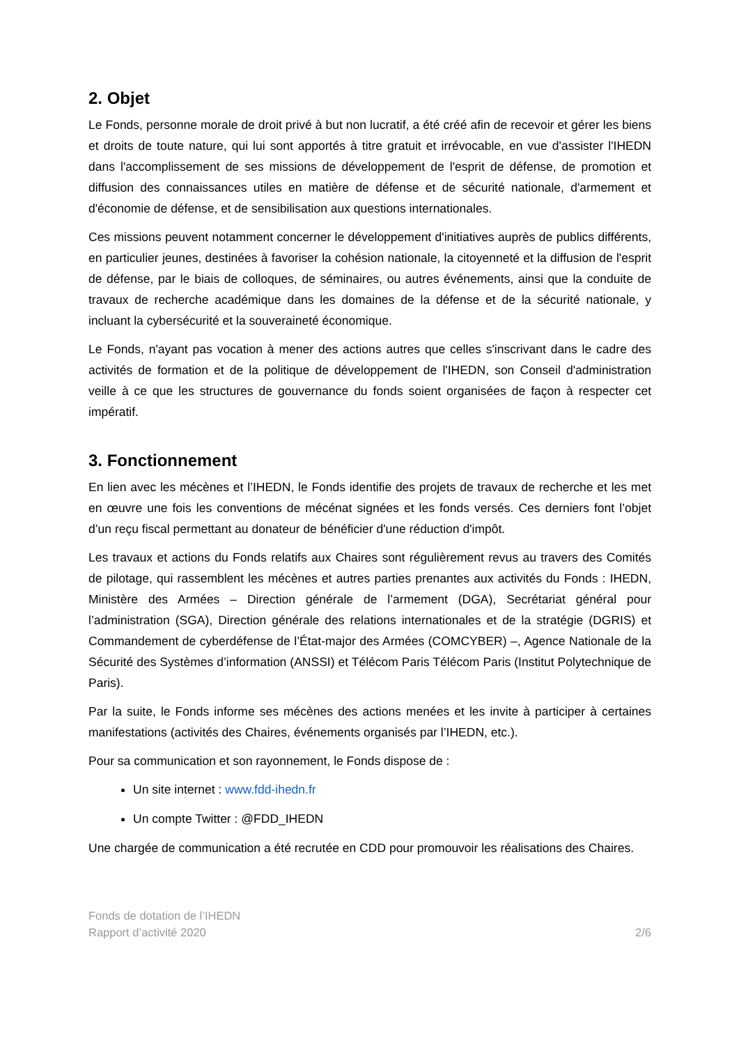2. Objet
Le Fonds, personne morale de droit privé à but non lucratif, a été créé afin de recevoir et gérer les biens et droits de toute nature, qui lui sont apportés à titre gratuit et irrévocable, en vue d'assister l'IHEDN dans l'accomplissement de ses missions de développement de l'esprit de défense, de promotion et diffusion des connaissances utiles en matière de défense et de sécurité nationale, d'armement et d'économie de défense, et de sensibilisation aux questions internationales.
Ces missions peuvent notamment concerner le développement d'initiatives auprès de publics différents, en particulier jeunes, destinées à favoriser la cohésion nationale, la citoyenneté et la diffusion de l'esprit de défense, par le biais de colloques, de séminaires, ou autres événements, ainsi que la conduite de travaux de recherche académique dans les domaines de la défense et de la sécurité nationale, y incluant la cybersécurité et la souveraineté économique.
Le Fonds, n'ayant pas vocation à mener des actions autres que celles s'inscrivant dans le cadre des activités de formation et de la politique de développement de l'IHEDN, son Conseil d'administration veille à ce que les structures de gouvernance du fonds soient organisées de façon à respecter cet impératif.
3. Fonctionnement
En lien avec les mécènes et l’IHEDN, le Fonds identifie des projets de travaux de recherche et les met en œuvre une fois les conventions de mécénat signées et les fonds versés. Ces derniers font l’objet d’un reçu fiscal permettant au donateur de bénéficier d'une réduction d'impôt.
Les travaux et actions du Fonds relatifs aux Chaires sont régulièrement revus au travers des Comités de pilotage, qui rassemblent les mécènes et autres parties prenantes aux activités du Fonds : IHEDN, Ministère des Armées – Direction générale de l’armement (DGA), Secrétariat général pour l’administration (SGA), Direction générale des relations internationales et de la stratégie (DGRIS) et Commandement de cyberdéfense de l’État-major des Armées (COMCYBER) –, Agence Nationale de la Sécurité des Systèmes d’information (ANSSI) et Télécom Paris Télécom Paris (Institut Polytechnique de Paris).
Par la suite, le Fonds informe ses mécènes des actions menées et les invite à participer à certaines manifestations (activités des Chaires, événements organisés par l’IHEDN, etc.).
Pour sa communication et son rayonnement, le Fonds dispose de :
Un site internet : www.fdd-ihedn.fr
Un compte Twitter : @FDD_IHEDN
Une chargée de communication a été recrutée en CDD pour promouvoir les réalisations des Chaires.
Fonds de dotation de l’IHEDN
Rapport d’activité 2020
2/6